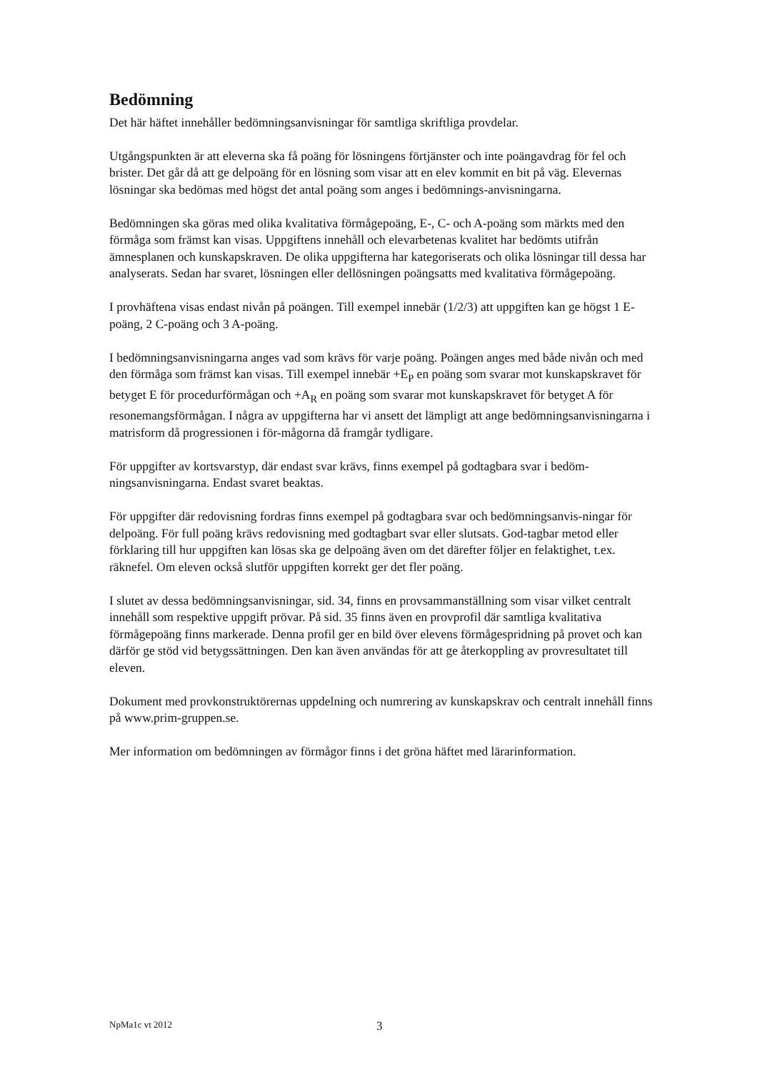Bedömning
Det här häftet innehåller bedömningsanvisningar för samtliga skriftliga provdelar.
Utgångspunkten är att eleverna ska få poäng för lösningens förtjänster och inte poängavdrag för fel och brister. Det går då att ge delpoäng för en lösning som visar att en elev kommit en bit på väg. Elevernas lösningar ska bedömas med högst det antal poäng som anges i bedömnings-anvisningarna.
Bedömningen ska göras med olika kvalitativa förmågepoäng, E-, C- och A-poäng som märkts med den förmåga som främst kan visas. Uppgiftens innehåll och elevarbetenas kvalitet har bedömts utifrån ämnesplanen och kunskapskraven. De olika uppgifterna har kategoriserats och olika lösningar till dessa har analyserats. Sedan har svaret, lösningen eller dellösningen poängsatts med kvalitativa förmågepoäng.
I provhäftena visas endast nivån på poängen. Till exempel innebär (1/2/3) att uppgiften kan ge högst 1 E-poäng, 2 C-poäng och 3 A-poäng.
I bedömningsanvisningarna anges vad som krävs för varje poäng. Poängen anges med både nivån och med den förmåga som främst kan visas. Till exempel innebär +E<sub>P</sub> en poäng som svarar mot kunskapskravet för betyget E för procedurförmågan och +A<sub>R</sub> en poäng som svarar mot kunskapskravet för betyget A för resonemangsförmågan. I några av uppgifterna har vi ansett det lämpligt att ange bedömningsanvisningarna i matrisform då progressionen i för-mågorna då framgår tydligare.
För uppgifter av kortsvarstyp, där endast svar krävs, finns exempel på godtagbara svar i bedöm-ningsanvisningarna. Endast svaret beaktas.
För uppgifter där redovisning fordras finns exempel på godtagbara svar och bedömningsanvis-ningar för delpoäng. För full poäng krävs redovisning med godtagbart svar eller slutsats. God-tagbar metod eller förklaring till hur uppgiften kan lösas ska ge delpoäng även om det därefter följer en felaktighet, t.ex. räknefel. Om eleven också slutför uppgiften korrekt ger det fler poäng.
I slutet av dessa bedömningsanvisningar, sid. 34, finns en provsammanställning som visar vilket centralt innehåll som respektive uppgift prövar. På sid. 35 finns även en provprofil där samtliga kvalitativa förmågepoäng finns markerade. Denna profil ger en bild över elevens förmågespridning på provet och kan därför ge stöd vid betygssättningen. Den kan även användas för att ge återkoppling av provresultatet till eleven.
Dokument med provkonstruktörernas uppdelning och numrering av kunskapskrav och centralt innehåll finns på www.prim-gruppen.se.
Mer information om bedömningen av förmågor finns i det gröna häftet med lärarinformation.
NpMa1c vt 2012 3